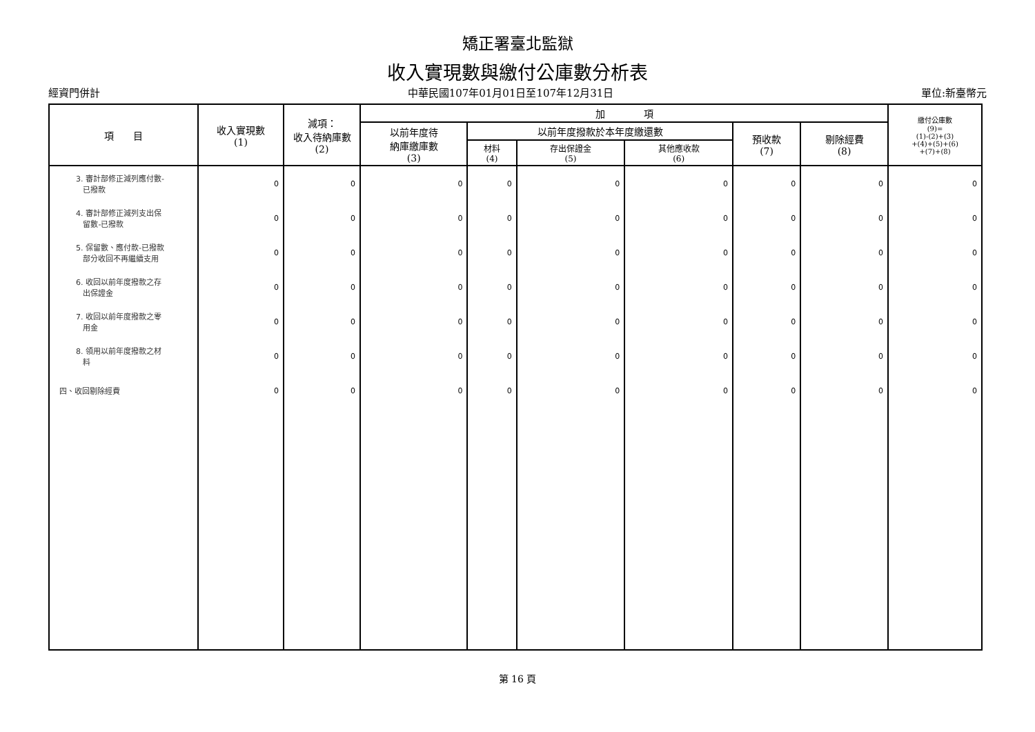矯正署臺北監獄
收入實現數與繳付公庫數分析表
經資門併計 中華民國107年01月01日至107年12月31日 單位:新臺幣元
| 項 目 | 收入實現數 (1) | 減項： 收入待納庫數 (2) | 加 項 | | | | | | 繳付公庫數 (9)= (1)-(2)+(3) +(4)+(5)+(6) +(7)+(8) |
| --- | --- | --- | --- | --- | --- | --- | --- | --- | --- |
| | | | 以前年度待 納庫繳庫數 (3) | 以前年度撥款於本年度繳還數 | | | 預收款 (7) | 剔除經費 (8) | |
| | | | | 材料 (4) | 存出保證金 (5) | 其他應收款 (6) | | | |
| 3. 審計部修正減列應付數- 已撥款 | 0 | 0 | 0 | 0 | 0 | 0 | 0 | 0 | 0 |
| 4. 審計部修正減列支出保 留數-已撥款 | 0 | 0 | 0 | 0 | 0 | 0 | 0 | 0 | 0 |
| 5. 保留數、應付款-已撥款 部分收回不再繼續支用 | 0 | 0 | 0 | 0 | 0 | 0 | 0 | 0 | 0 |
| 6. 收回以前年度撥款之存 出保證金 | 0 | 0 | 0 | 0 | 0 | 0 | 0 | 0 | 0 |
| 7. 收回以前年度撥款之零 用金 | 0 | 0 | 0 | 0 | 0 | 0 | 0 | 0 | 0 |
| 8. 領用以前年度撥款之材 料 | 0 | 0 | 0 | 0 | 0 | 0 | 0 | 0 | 0 |
| 四、收回剔除經費 | 0 | 0 | 0 | 0 | 0 | 0 | 0 | 0 | 0 |
第 16 頁